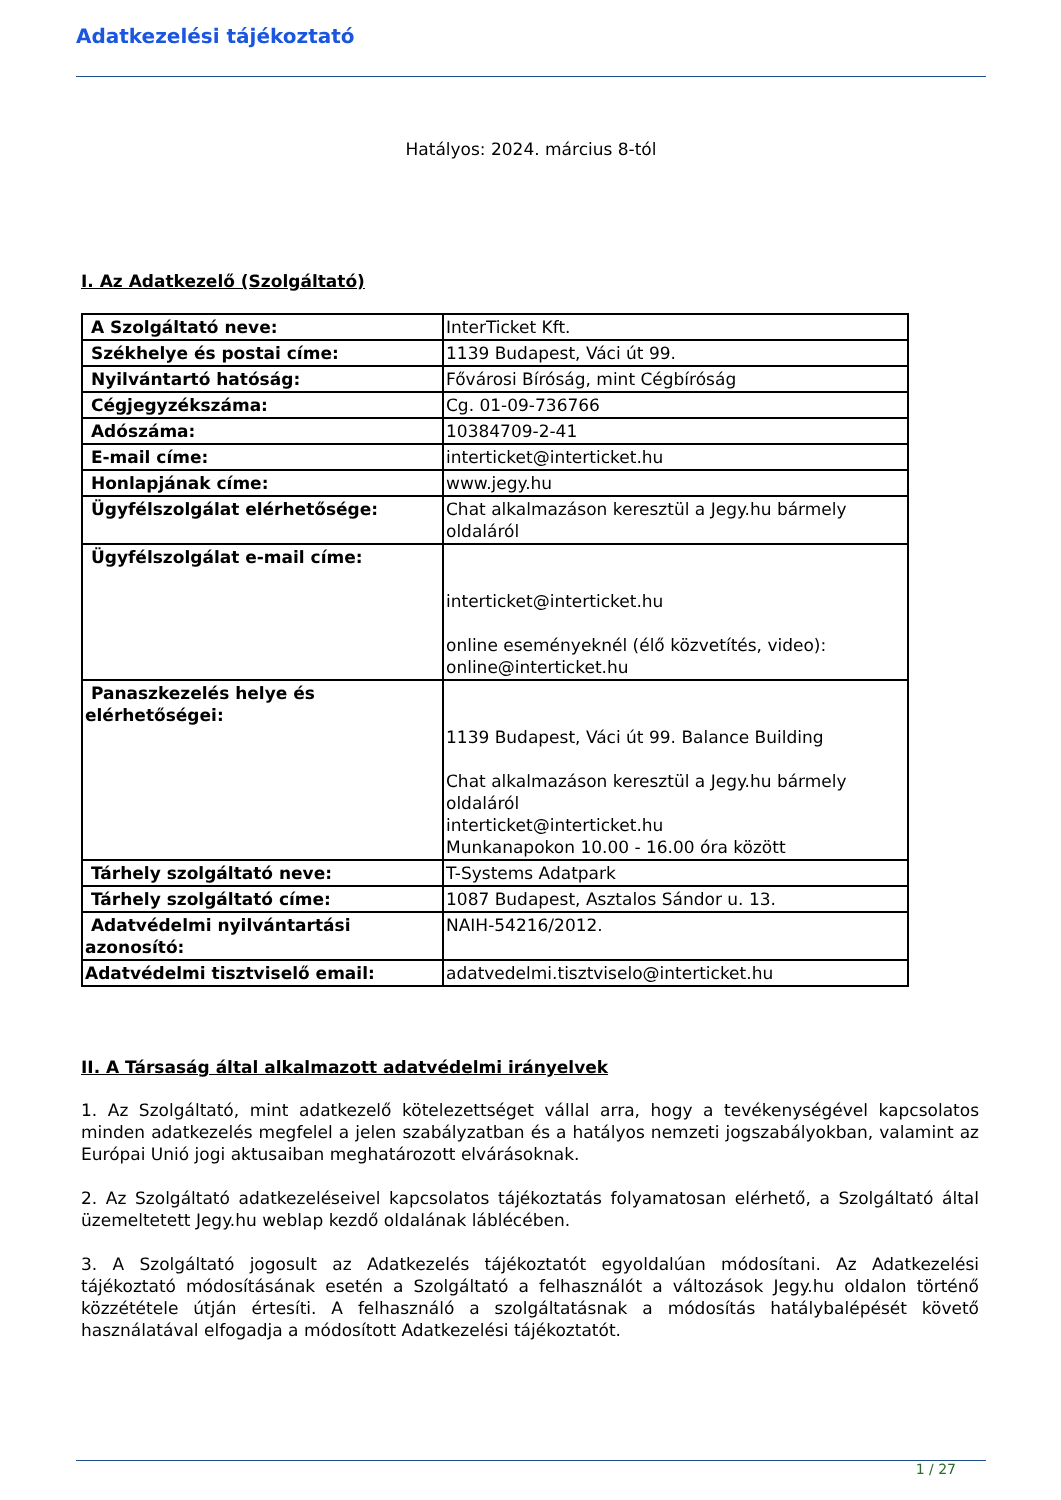Adatkezelési tájékoztató
Hatályos: 2024. március 8-tól
I. Az Adatkezelő (Szolgáltató)
| A Szolgáltató neve: | InterTicket Kft. |
| Székhelye és postai címe: | 1139 Budapest, Váci út 99. |
| Nyilvántartó hatóság: | Fővárosi Bíróság, mint Cégbíróság |
| Cégjegyzékszáma: | Cg. 01-09-736766 |
| Adószáma: | 10384709-2-41 |
| E-mail címe: | interticket@interticket.hu |
| Honlapjának címe: | www.jegy.hu |
| Ügyfélszolgálat elérhetősége: | Chat alkalmazáson keresztül a Jegy.hu bármely oldaláról |
| Ügyfélszolgálat e-mail címe: | interticket@interticket.hu online eseményeknél (élő közvetítés, video): online@interticket.hu |
| Panaszkezelés helye és elérhetőségei: | 1139 Budapest, Váci út 99. Balance Building Chat alkalmazáson keresztül a Jegy.hu bármely oldaláról interticket@interticket.hu Munkanapokon 10.00 - 16.00 óra között |
| Tárhely szolgáltató neve: | T-Systems Adatpark |
| Tárhely szolgáltató címe: | 1087 Budapest, Asztalos Sándor u. 13. |
| Adatvédelmi nyilvántartási azonosító: | NAIH-54216/2012. |
| Adatvédelmi tisztviselő email: | adatvedelmi.tisztviselo@interticket.hu |
II. A Társaság által alkalmazott adatvédelmi irányelvek
1. Az Szolgáltató, mint adatkezelő kötelezettséget vállal arra, hogy a tevékenységével kapcsolatos minden adatkezelés megfelel a jelen szabályzatban és a hatályos nemzeti jogszabályokban, valamint az Európai Unió jogi aktusaiban meghatározott elvárásoknak.
2. Az Szolgáltató adatkezeléseivel kapcsolatos tájékoztatás folyamatosan elérhető, a Szolgáltató által üzemeltetett Jegy.hu weblap kezdő oldalának láblécében.
3. A Szolgáltató jogosult az Adatkezelés tájékoztatót egyoldalúan módosítani. Az Adatkezelési tájékoztató módosításának esetén a Szolgáltató a felhasználót a változások Jegy.hu oldalon történő közzététele útján értesíti. A felhasználó a szolgáltatásnak a módosítás hatálybalépését követő használatával elfogadja a módosított Adatkezelési tájékoztatót.
1 / 27